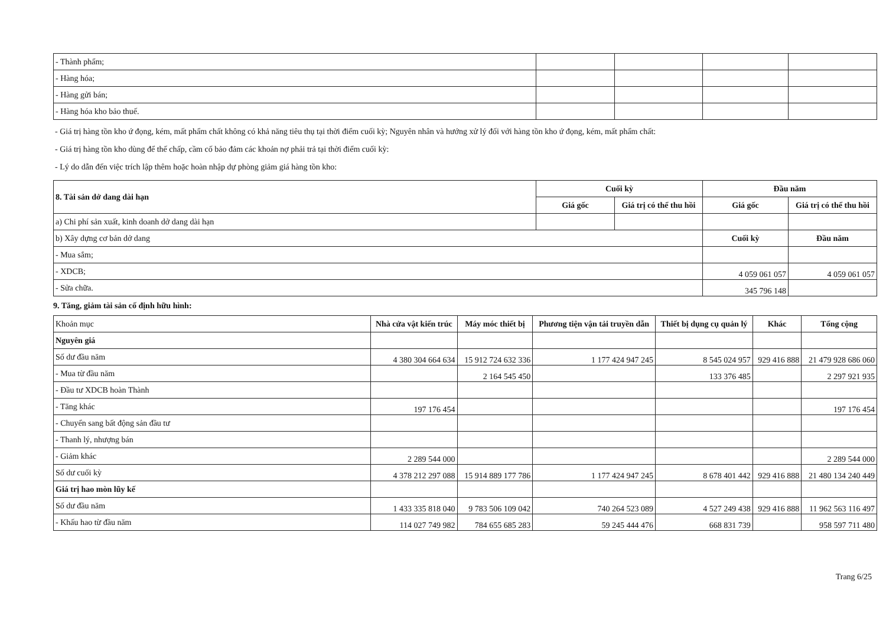| - Thành phẩm; | | | | |
| - Hàng hóa; | | | | |
| - Hàng gửi bán; | | | | |
| - Hàng hóa kho bảo thuế. | | | | |
- Giá trị hàng tồn kho ứ đọng, kém, mất phẩm chất không có khả năng tiêu thụ tại thời điểm cuối kỳ; Nguyên nhân và hướng xử lý đối với hàng tồn kho ứ đọng, kém, mất phẩm chất:
- Giá trị hàng tồn kho dùng để thế chấp, cầm cố bảo đảm các khoản nợ phải trả tại thời điểm cuối kỳ:
- Lý do dẫn đến việc trích lập thêm hoặc hoàn nhập dự phòng giảm giá hàng tồn kho:
| 8. Tài sản dở dang dài hạn | Cuối kỳ | | Đầu năm | |
| --- | --- | --- | --- | --- |
| | Giá gốc | Giá trị có thể thu hồi | Giá gốc | Giá trị có thể thu hồi |
| a) Chi phí sản xuất, kinh doanh dở dang dài hạn | | | | |
| b) Xây dựng cơ bản dở dang | | | Cuối kỳ | Đầu năm |
| - Mua sắm; | | | | |
| - XDCB; | | | 4 059 061 057 | 4 059 061 057 |
| - Sửa chữa. | | | 345 796 148 | |
9. Tăng, giảm tài sản cố định hữu hình:
| Khoản mục | Nhà cửa vật kiến trúc | Máy móc thiết bị | Phương tiện vận tải truyền dẫn | Thiết bị dụng cụ quản lý | Khác | Tổng cộng |
| Nguyên giá | | | | | | |
| Số dư đầu năm | 4 380 304 664 634 | 15 912 724 632 336 | 1 177 424 947 245 | 8 545 024 957 | 929 416 888 | 21 479 928 686 060 |
| - Mua từ đầu năm | | 2 164 545 450 | | 133 376 485 | | 2 297 921 935 |
| - Đầu tư XDCB hoàn Thành | | | | | | |
| - Tăng khác | 197 176 454 | | | | | 197 176 454 |
| - Chuyển sang bất động sản đầu tư | | | | | | |
| - Thanh lý, nhượng bán | | | | | | |
| - Giảm khác | 2 289 544 000 | | | | | 2 289 544 000 |
| Số dư cuối kỳ | 4 378 212 297 088 | 15 914 889 177 786 | 1 177 424 947 245 | 8 678 401 442 | 929 416 888 | 21 480 134 240 449 |
| Giá trị hao mòn lũy kế | | | | | | |
| Số dư đầu năm | 1 433 335 818 040 | 9 783 506 109 042 | 740 264 523 089 | 4 527 249 438 | 929 416 888 | 11 962 563 116 497 |
| - Khấu hao từ đầu năm | 114 027 749 982 | 784 655 685 283 | 59 245 444 476 | 668 831 739 | | 958 597 711 480 |
Trang 6/25